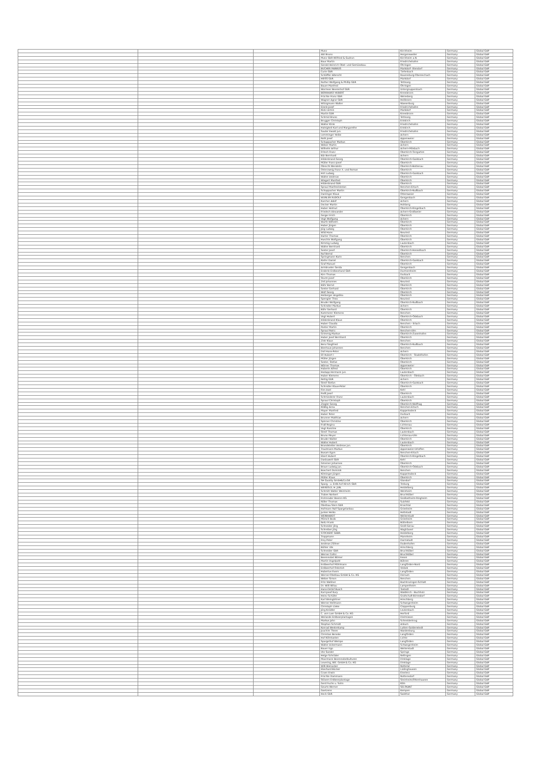| | | | Munz | Kirchheim | Germany | Global GAP |
| | | | Abt Bruno | Hergensweiler | Germany | Global GAP |
| | | | Munz GbR Wilfried & Gudrun | Kirchheim a.N. | Germany | Global GAP |
| | | | Baur Martin | Friedrichshafen | Germany | Global GAP |
| | | | Gerold Heinrich Obst- und Gemüsebau | Öhringen | Germany | Global GAP |
| | | | BUCHER MARKUS | Markdorf- Ittendorf | Germany | Global GAP |
| | | | Curie GbR | Tiefenbach | Germany | Global GAP |
| | | | Schäffler Albrecht | Ravensburg-Obereschach | Germany | Global GAP |
| | | | HEISS GbR | Markdorf | Germany | Global GAP |
| | | | Ruther Wolfgang & Phillip GbR | Tettnang | Germany | Global GAP |
| | | | Bauer Manfred | Öhringen | Germany | Global GAP |
| | | | Wormser Beerenhof GbR | Untergruppenbach | Germany | Global GAP |
| | | | BERNHARD HUBERT | Kressbronn | Germany | Global GAP |
| | | | Früchte Franz GbR | Weinsberg | Germany | Global GAP |
| | | | Wagner Agrar GbR | Heilbronn | Germany | Global GAP |
| | | | Witzigmann Walter | Wasserburg | Germany | Global GAP |
| | | | Eisele Josef | Friedrichshafen | Germany | Global GAP |
| | | | Klotz Armin | Markdorf | Germany | Global GAP |
| | | | Martin GbR | Kressbronn | Germany | Global GAP |
| | | | Schmid Bruno | Tettnang | Germany | Global GAP |
| | | | Brugger Christoph | Eriskirch | Germany | Global GAP |
| | | | Walter Klink | Friedrichshafen | Germany | Global GAP |
| | | | Halsigkeit Karl und Margarethe | Eriskirch | Germany | Global GAP |
| | | | Sauter Ewald jun. | Friedrichshafen | Germany | Global GAP |
| | | | Lemminger Heike | Achern | Germany | Global GAP |
| | | | Roth Josef | Appenweier | Germany | Global GAP |
| | | | Schappacher Markus | Oberkirch | Germany | Global GAP |
| | | | Weber Martin | Achern | Germany | Global GAP |
| | | | Wilhelm Arthur | Achern-Mösbach | Germany | Global GAP |
| | | | Fritsch Franz | Oberkirch-Tiergarten | Germany | Global GAP |
| | | | Bär Bernhard | Achern | Germany | Global GAP |
| | | | Hildenbrand Georg | Oberkirch-Gaisbach | Germany | Global GAP |
| | | | Müller Franz-Josef | Oberkirch | Germany | Global GAP |
| | | | Obrecht Wendelin | Oberkirch-Bottenau | Germany | Global GAP |
| | | | Osterzweig Franz X. und Roman | Oberkirch | Germany | Global GAP |
| | | | Hirt Ludwig | Oberkirch-Gaisbach | Germany | Global GAP |
| | | | Walter Andreas | Oberkirch | Germany | Global GAP |
| | | | Wiegert Manfred | Oberkirch | Germany | Global GAP |
| | | | Hildenbrand GbR | Oberkirch | Germany | Global GAP |
| | | | Spraul Manfred-Anton | Renchen-Erlach | Germany | Global GAP |
| | | | Schappacher Martin | Oberkirch-Nußbach | Germany | Global GAP |
| | | | Danlinger Klaus | Ottersweier | Germany | Global GAP |
| | | | WURLER RUDOLF | Gengenbach | Germany | Global GAP |
| | | | Karcher Adolf | Achern | Germany | Global GAP |
| | | | Decker Martin | Hohberg | Germany | Global GAP |
| | | | Huber Helmut | Oberkirch-Ringelbach | Germany | Global GAP |
| | | | Friedsch Alexander | Achern-Großweier | Germany | Global GAP |
| | | | Geiger Erich | Oberkirch | Germany | Global GAP |
| | | | Vogt Wolfgang | Achern | Germany | Global GAP |
| | | | Wurth Wilhelm | Oberkirch | Germany | Global GAP |
| | | | Huber Jürgen | Oberkirch | Germany | Global GAP |
| | | | Jüig Ludwig | Oberkirch | Germany | Global GAP |
| | | | Wild Hans | Neuried | Germany | Global GAP |
| | | | Harter Thomas | Oberkirch | Germany | Global GAP |
| | | | Huschle Wolfgang | Oberkirch | Germany | Global GAP |
| | | | Kimmig Ludwig | Lautenbach | Germany | Global GAP |
| | | | Walter Bernhard | Oberkirch | Germany | Global GAP |
| | | | Sester Josef | Oberkirch-Hesselbach | Germany | Global GAP |
| | | | Ruf Bernd | Oberkirch | Germany | Global GAP |
| | | | Springmann Karin | Renchen | Germany | Global GAP |
| | | | Kiefer Daniel | Oberkirch-Gaisbach | Germany | Global GAP |
| | | | Graf Manuel | Oberkirch | Germany | Global GAP |
| | | | Armbruster Gerda | Gengenbach | Germany | Global GAP |
| | | | Enderle Erdbeerland GbR | Durmersheim | Germany | Global GAP |
| | | | Kirn Thomas | Durbach | Germany | Global GAP |
| | | | Sturm Josef | Oberkirch | Germany | Global GAP |
| | | | Zeil Johannes | Neuried | Germany | Global GAP |
| | | | Bähr Bernd | Oberkirch | Germany | Global GAP |
| | | | Sester Gerhard | Oberkirch | Germany | Global GAP |
| | | | Wolf Georg | Oberkirch | Germany | Global GAP |
| | | | Heiberger Angelika | Oberkirch | Germany | Global GAP |
| | | | Spengler Theo | Neuried | Germany | Global GAP |
| | | | Bruder Wolfgang | Oberkirch-Nußbach | Germany | Global GAP |
| | | | Schindler Markus | Achern | Germany | Global GAP |
| | | | Bähr Gerhard | Oberkirch | Germany | Global GAP |
| | | | Kammerer Klemens | Renchen | Germany | Global GAP |
| | | | Vogt Hubert | Oberkirch-Ödsbach | Germany | Global GAP |
| | | | Hildenbrand Klaus | Oberkirch | Germany | Global GAP |
| | | | Huber Claudia | Renchen - Erlach | Germany | Global GAP |
| | | | Panter Martin | Oberkirch | Germany | Global GAP |
| | | | Spraul Patric | Renchen-Ulm | Germany | Global GAP |
| | | | Grimmig Markus | Oberkirch-Zusenhofen | Germany | Global GAP |
| | | | Huber Josef Bernhard | Oberkirch | Germany | Global GAP |
| | | | Zink Klaus | Renchen | Germany | Global GAP |
| | | | Benz Siegfried | Oberkirch-Nußbach | Germany | Global GAP |
| | | | Bienhaus Johannes | Renchen | Germany | Global GAP |
| | | | Doll Hans-Peter | Achern | Germany | Global GAP |
| | | | Ell Hubert I | Oberkirch - Stadelhofen | Germany | Global GAP |
| | | | Müller Jürgen | Oberkirch | Germany | Global GAP |
| | | | Sester, Stefan | Oberkirch | Germany | Global GAP |
| | | | Wörner Thomas | Appenweier | Germany | Global GAP |
| | | | Haberle Alfred | Oberkirch | Germany | Global GAP |
| | | | Hodapp Hermann jun. | Lautenbach | Germany | Global GAP |
| | | | Huber Klemens | Oberkirch - Ödsbach | Germany | Global GAP |
| | | | Rettig GbR | Achern | Germany | Global GAP |
| | | | Streif Stefan | Oberkirch-Gaisbach | Germany | Global GAP |
| | | | Schindler Klaus-Peter | Oberkirch | Germany | Global GAP |
| | | | Fies Axel | Kehl | Germany | Global GAP |
| | | | Fießl Josef | Oberkirch | Germany | Global GAP |
| | | | Schmiederer Franz | Lautenbach | Germany | Global GAP |
| | | | Spraul Christoph | Oberkirch | Germany | Global GAP |
| | | | Ziegler Georg | Oberkirch-Wolfhag | Germany | Global GAP |
| | | | Kläßig Anna | Renchen-Erlach | Germany | Global GAP |
| | | | Mayer Manfred | Kappelrodeck | Germany | Global GAP |
| | | | Huber Peter | Durbach | Germany | Global GAP |
| | | | Brunner Matthias | Achern | Germany | Global GAP |
| | | | Spinner Christine | Oberkirch | Germany | Global GAP |
| | | | Fraß Regina | Lichtenau | Germany | Global GAP |
| | | | Vogt Karoline | Oberkirch | Germany | Global GAP |
| | | | Streif Thomas | Lautenbach | Germany | Global GAP |
| | | | Bruno Meyer | Lichtenau-Ulm | Germany | Global GAP |
| | | | Bruder Walter | Oberkirch | Germany | Global GAP |
| | | | Walter Hubert | Lautenbach | Germany | Global GAP |
| | | | Brandstetter Andreas jun. | Oberkirch | Germany | Global GAP |
| | | | Trautmann Markus | Appenweier-Urloffen | Germany | Global GAP |
| | | | Busam Egon | Renchen-Erlach | Germany | Global GAP |
| | | | Ebert Hubert | Oberkirch-Ringelbach | Germany | Global GAP |
| | | | Dasbuwelt GbR | Kehl | Germany | Global GAP |
| | | | Gmeiner Johannes | Oberkirch | Germany | Global GAP |
| | | | Braun Ludwig jun. | Oberkirch-Ödsbach | Germany | Global GAP |
| | | | Boschert Dominik | Renchen | Germany | Global GAP |
| | | | Kilminger Jürgen | Kappelrodeck | Germany | Global GAP |
| | | | Müller Klaus | Oberkirch | Germany | Global GAP |
| | | | SH Quality GmbH&Co.GK | Glandorf | Germany | Global GAP |
| | | | Sparg.- u. Erdb.hof Hirsch GbR | Treburg | Germany | Global GAP |
| | | | WEIGOLD, H. JUN. | Heidelberg | Germany | Global GAP |
| | | | Schmitt Walter Weinheim | Weinheim | Germany | Global GAP |
| | | | Trabes Norbert | Bruchköbel | Germany | Global GAP |
| | | | Frohnrader Beeren KG | Großostheim-Ringheim | Germany | Global GAP |
| | | | Röller Thomas | Sulzfeld | Germany | Global GAP |
| | | | Obstbau Stein GbR | Kraichtal | Germany | Global GAP |
| | | | Hofmann Ralf Spargelanbau | Griesheim | Germany | Global GAP |
| | | | Junker Heiko | Hettstadt | Germany | Global GAP |
| | | | WEINHARDT | Weiterstadt | Germany | Global GAP |
| | | | Mörsch Bodo | Griesheim | Germany | Global GAP |
| | | | Reitz Frank | Büttelborn | Germany | Global GAP |
| | | | Schneider Jörg | Groß-Gerau | Germany | Global GAP |
| | | | Schreiber Jörg | Waghäusel | Germany | Global GAP |
| | | | STOCKERT GEBR. | Heidelberg | Germany | Global GAP |
| | | | Troppmann | Mannheim | Germany | Global GAP |
| | | | Frey Peter | Darmstadt | Germany | Global GAP |
| | | | Andreas Zöllner | Dudenhofen | Germany | Global GAP |
| | | | Bühler Ute | Hirschberg | Germany | Global GAP |
| | | | Schneider GbR | Bruchköbel | Germany | Global GAP |
| | | | Werner Collni | Bruchköbel | Germany | Global GAP |
| | | | Beerenobst Bömer | Essen | Germany | Global GAP |
| | | | Martin Vogelpohl | Bühren | Germany | Global GAP |
| | | | Erdbeerhof Möhlmann | Langförden-Nord | Germany | Global GAP |
| | | | Erdbeerhof Osterloh | Visbek | Germany | Global GAP |
| | | | Hubertus Evers | Langförden | Germany | Global GAP |
| | | | Werner-Obstbau GmbH & Co. KG | Dersum | Germany | Global GAP |
| | | | Weber Simon | Renchen | Germany | Global GAP |
| | | | Fritz Walliner | Bad Krozingen-Schlatt | Germany | Global GAP |
| | | | Dr. Willi Billau | Lampertheim | Germany | Global GAP |
| | | | Hans-Detlef Busch | Tostedt | Germany | Global GAP |
| | | | Karl-Josef Kury | Waldkirch - Buchholz | Germany | Global GAP |
| | | | Heinz Schäfer | Grafschaft-Birresdorf | Germany | Global GAP |
| | | | Karl Weingärtner | Hirschberg | Germany | Global GAP |
| | | | Werner Hellmann | Schwegenheim | Germany | Global GAP |
| | | | Christoph Lüske | Cloppenburg | Germany | Global GAP |
| | | | Jörg Knödler | Leutenbach | Germany | Global GAP |
| | | | C. von Laer GmbH & Co. KG | Herford | Germany | Global GAP |
| | | | Weilands Erdbeerplantagen | Dielmissen | Germany | Global GAP |
| | | | Markus Jahn | Schneiderkrug | Germany | Global GAP |
| | | | Stephan Schmidt | Ankum | Germany | Global GAP |
| | | | Konrad Westerkamp | Lutten-Goldenstedt | Germany | Global GAP |
| | | | Joachim Thees | Wardenburg | Germany | Global GAP |
| | | | Christian Beneke | Langförden | Germany | Global GAP |
| | | | Hof Röhrkasten | Lichte | Germany | Global GAP |
| | | | Spargelhof Wempe | Langförden | Germany | Global GAP |
| | | | Walter Ackermann | Schwegenheim | Germany | Global GAP |
| | | | Bauer Ugo | Weiterstadt | Germany | Global GAP |
| | | | Ute Sander | Springe | Germany | Global GAP |
| | | | Helge Schröder | Rellingen | Germany | Global GAP |
| | | | Moormann Beerenobstkulturen | Dinklage | Germany | Global GAP |
| | | | Levering, Bitl. GmbH & Co. KG | Dinklage | Germany | Global GAP |
| | | | Willi Bienacker | Nettetal | Germany | Global GAP |
| | | | Eberhard Bücker | Lüdinghausen | Germany | Global GAP |
| | | | Crasn Erwin | Eiselenz | Germany | Global GAP |
| | | | Früchte Dammann | Nottensdorf | Germany | Global GAP |
| | | | Stövers Erdbeerplantage | Steinheim/Ottenhausen | Germany | Global GAP |
| | | | Gerd Fuchs u. Sohn | Köln | Germany | Global GAP |
| | | | Geurts Werner | SELFKANT | Germany | Global GAP |
| | | | Goetzens | Kempen | Germany | Global GAP |
| | | | Heck GbR | Swisttal | Germany | Global GAP |